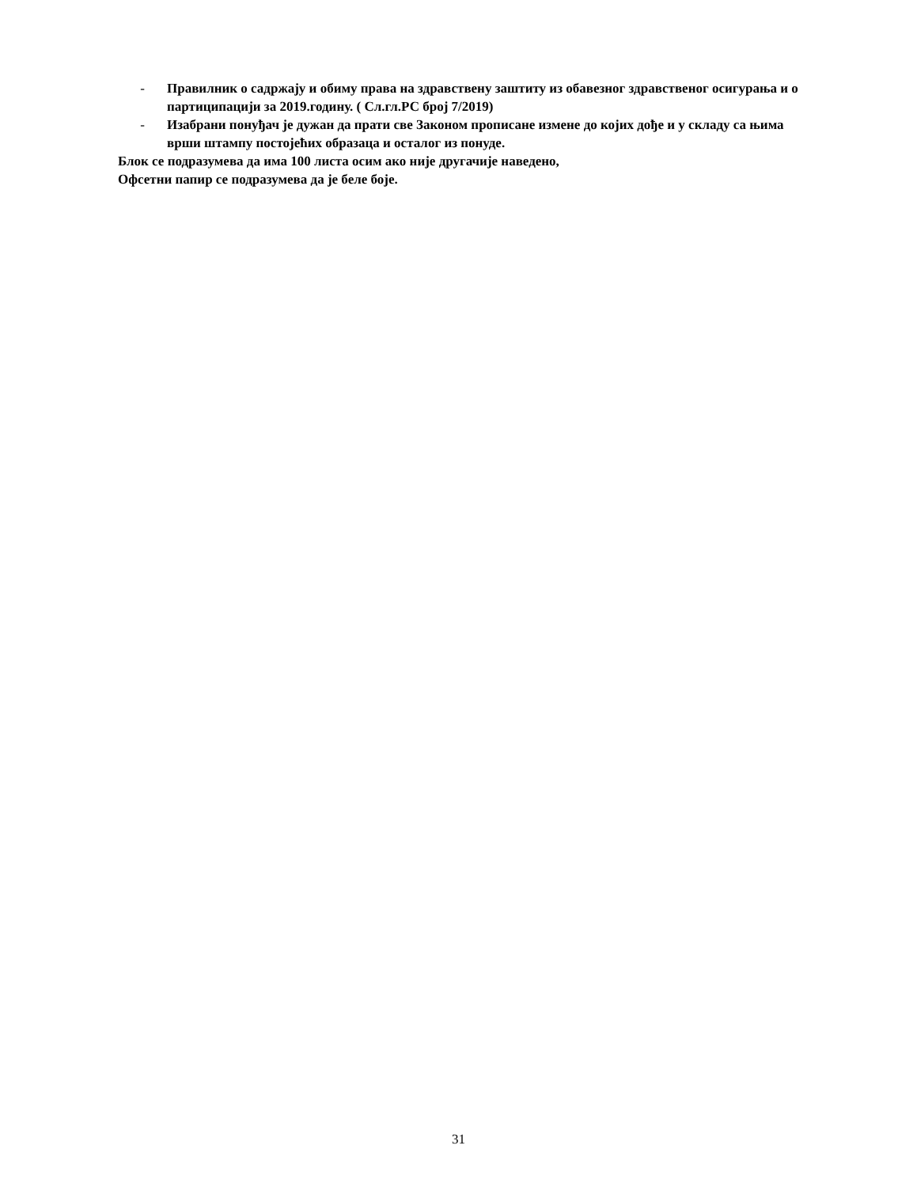- Правилник о садржају и обиму права на здравствену заштиту из обавезног здравственог осигурања и о партиципацији за 2019.годину. ( Сл.гл.РС број 7/2019)
- Изабрани понуђач је дужан да прати све Законом прописане измене до којих дође и у складу са њима врши штампу постојећих образаца и осталог из понуде.
Блок се подразумева да има 100 листа осим ако није другачије наведено,
Офсетни папир се подразумева да је беле боје.
31